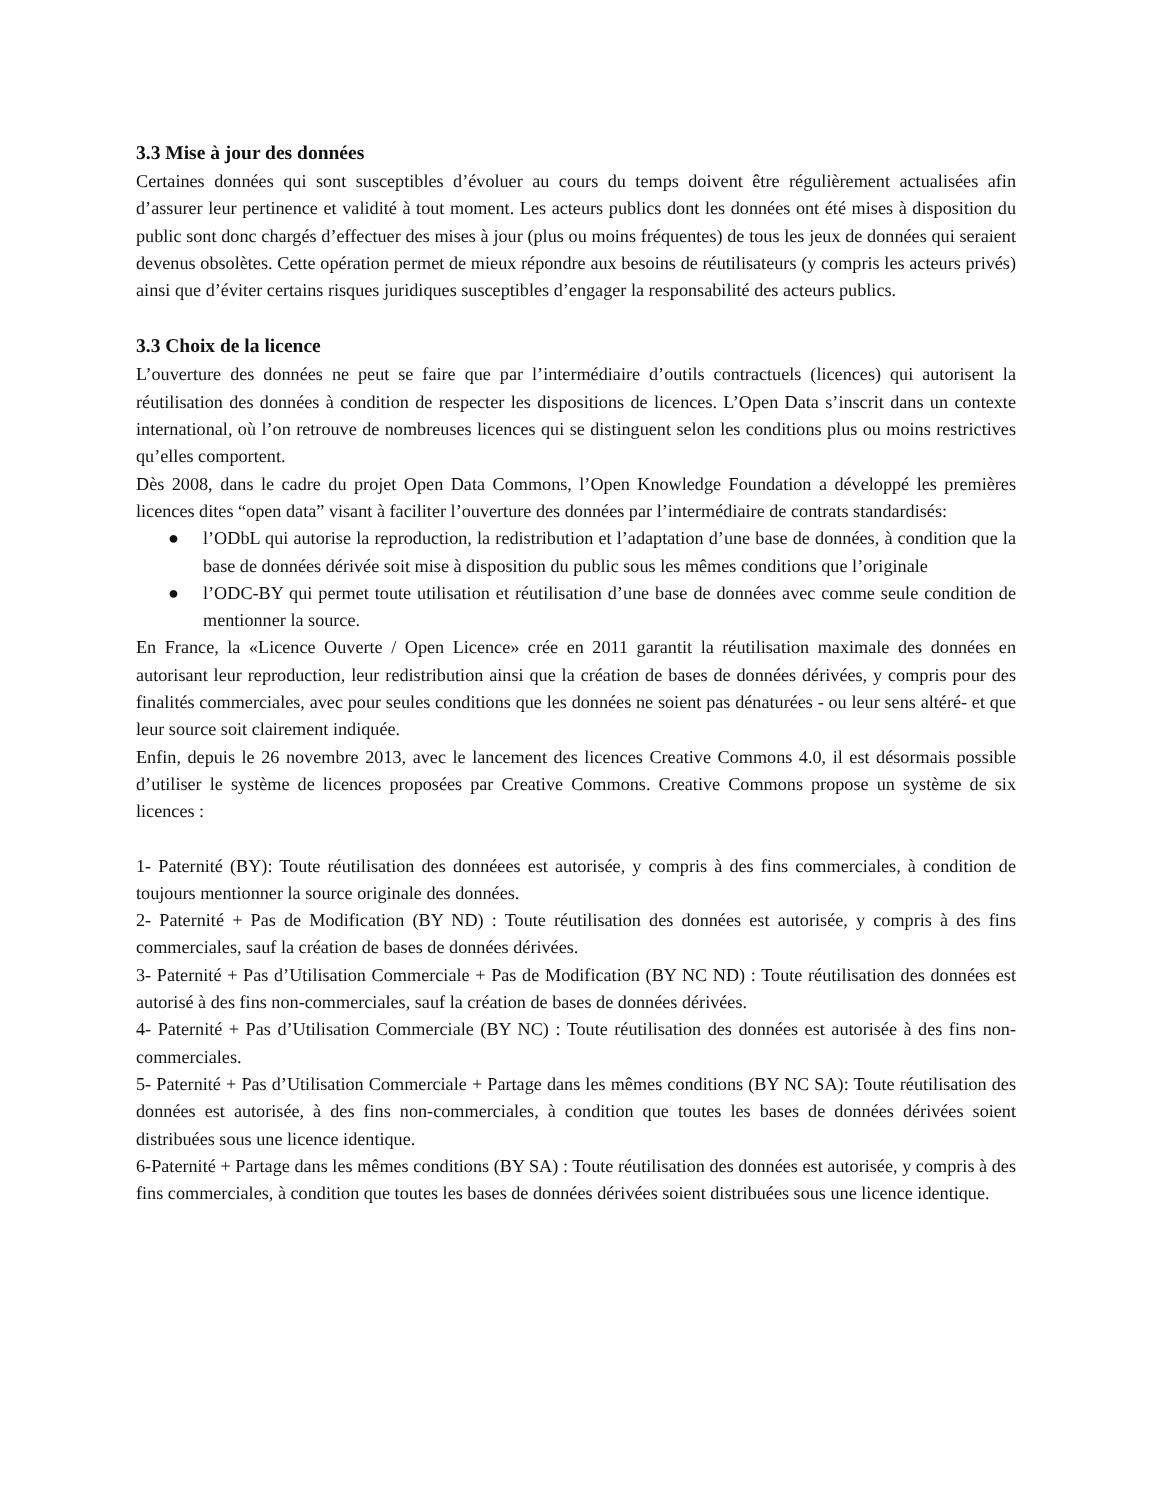3.3 Mise à jour des données
Certaines données qui sont susceptibles d’évoluer au cours du temps doivent être régulièrement actualisées afin d’assurer leur pertinence et validité à tout moment. Les acteurs publics dont les données ont été mises à disposition du public sont donc chargés d’effectuer des mises à jour (plus ou moins fréquentes) de tous les jeux de données qui seraient devenus obsolètes. Cette opération permet de mieux répondre aux besoins de réutilisateurs (y compris les acteurs privés) ainsi que d’éviter certains risques juridiques susceptibles d’engager la responsabilité des acteurs publics.
3.3 Choix de la licence
L’ouverture des données ne peut se faire que par l’intermédiaire d’outils contractuels (licences) qui autorisent la réutilisation des données à condition de respecter les dispositions de licences. L’Open Data s’inscrit dans un contexte international, où l’on retrouve de nombreuses licences qui se distinguent selon les conditions plus ou moins restrictives qu’elles comportent.
Dès 2008, dans le cadre du projet Open Data Commons, l’Open Knowledge Foundation a développé les premières licences dites “open data” visant à faciliter l’ouverture des données par l’intermédiaire de contrats standardisés:
● l’ODbL qui autorise la reproduction, la redistribution et l’adaptation d’une base de données, à condition que la base de données dérivée soit mise à disposition du public sous les mêmes conditions que l’originale
● l’ODC-BY qui permet toute utilisation et réutilisation d’une base de données avec comme seule condition de mentionner la source.
En France, la «Licence Ouverte / Open Licence» crée en 2011 garantit la réutilisation maximale des données en autorisant leur reproduction, leur redistribution ainsi que la création de bases de données dérivées, y compris pour des finalités commerciales, avec pour seules conditions que les données ne soient pas dénaturées - ou leur sens altéré- et que leur source soit clairement indiquée.
Enfin, depuis le 26 novembre 2013, avec le lancement des licences Creative Commons 4.0, il est désormais possible d’utiliser le système de licences proposées par Creative Commons. Creative Commons propose un système de six licences :
1- Paternité (BY): Toute réutilisation des donnéees est autorisée, y compris à des fins commerciales, à condition de toujours mentionner la source originale des données.
2- Paternité + Pas de Modification (BY ND) : Toute réutilisation des données est autorisée, y compris à des fins commerciales, sauf la création de bases de données dérivées.
3- Paternité + Pas d’Utilisation Commerciale + Pas de Modification (BY NC ND) : Toute réutilisation des données est autorisé à des fins non-commerciales, sauf la création de bases de données dérivées.
4- Paternité + Pas d’Utilisation Commerciale (BY NC) : Toute réutilisation des données est autorisée à des fins non-commerciales.
5- Paternité + Pas d’Utilisation Commerciale + Partage dans les mêmes conditions (BY NC SA): Toute réutilisation des données est autorisée, à des fins non-commerciales, à condition que toutes les bases de données dérivées soient distribuées sous une licence identique.
6-Paternité + Partage dans les mêmes conditions (BY SA) : Toute réutilisation des données est autorisée, y compris à des fins commerciales, à condition que toutes les bases de données dérivées soient distribuées sous une licence identique.